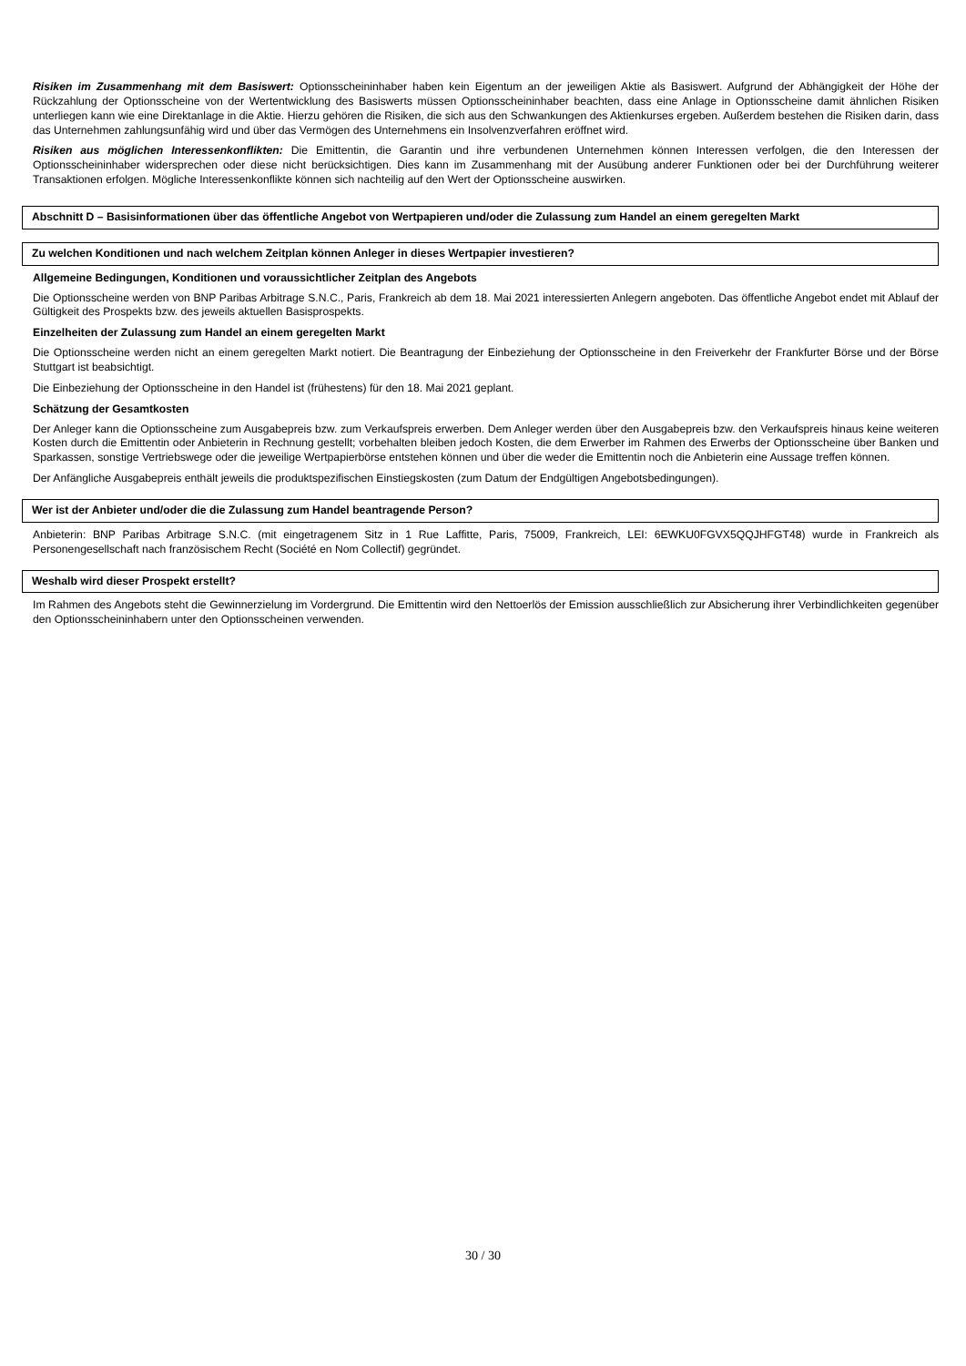Risiken im Zusammenhang mit dem Basiswert: Optionsscheininhaber haben kein Eigentum an der jeweiligen Aktie als Basiswert. Aufgrund der Abhängigkeit der Höhe der Rückzahlung der Optionsscheine von der Wertentwicklung des Basiswerts müssen Optionsscheininhaber beachten, dass eine Anlage in Optionsscheine damit ähnlichen Risiken unterliegen kann wie eine Direktanlage in die Aktie. Hierzu gehören die Risiken, die sich aus den Schwankungen des Aktienkurses ergeben. Außerdem bestehen die Risiken darin, dass das Unternehmen zahlungsunfähig wird und über das Vermögen des Unternehmens ein Insolvenzverfahren eröffnet wird.
Risiken aus möglichen Interessenkonflikten: Die Emittentin, die Garantin und ihre verbundenen Unternehmen können Interessen verfolgen, die den Interessen der Optionsscheininhaber widersprechen oder diese nicht berücksichtigen. Dies kann im Zusammenhang mit der Ausübung anderer Funktionen oder bei der Durchführung weiterer Transaktionen erfolgen. Mögliche Interessenkonflikte können sich nachteilig auf den Wert der Optionsscheine auswirken.
Abschnitt D – Basisinformationen über das öffentliche Angebot von Wertpapieren und/oder die Zulassung zum Handel an einem geregelten Markt
Zu welchen Konditionen und nach welchem Zeitplan können Anleger in dieses Wertpapier investieren?
Allgemeine Bedingungen, Konditionen und voraussichtlicher Zeitplan des Angebots
Die Optionsscheine werden von BNP Paribas Arbitrage S.N.C., Paris, Frankreich ab dem 18. Mai 2021 interessierten Anlegern angeboten. Das öffentliche Angebot endet mit Ablauf der Gültigkeit des Prospekts bzw. des jeweils aktuellen Basisprospekts.
Einzelheiten der Zulassung zum Handel an einem geregelten Markt
Die Optionsscheine werden nicht an einem geregelten Markt notiert. Die Beantragung der Einbeziehung der Optionsscheine in den Freiverkehr der Frankfurter Börse und der Börse Stuttgart ist beabsichtigt.
Die Einbeziehung der Optionsscheine in den Handel ist (frühestens) für den 18. Mai 2021 geplant.
Schätzung der Gesamtkosten
Der Anleger kann die Optionsscheine zum Ausgabepreis bzw. zum Verkaufspreis erwerben. Dem Anleger werden über den Ausgabepreis bzw. den Verkaufspreis hinaus keine weiteren Kosten durch die Emittentin oder Anbieterin in Rechnung gestellt; vorbehalten bleiben jedoch Kosten, die dem Erwerber im Rahmen des Erwerbs der Optionsscheine über Banken und Sparkassen, sonstige Vertriebswege oder die jeweilige Wertpapierbörse entstehen können und über die weder die Emittentin noch die Anbieterin eine Aussage treffen können.
Der Anfängliche Ausgabepreis enthält jeweils die produktspezifischen Einstiegskosten (zum Datum der Endgültigen Angebotsbedingungen).
Wer ist der Anbieter und/oder die die Zulassung zum Handel beantragende Person?
Anbieterin: BNP Paribas Arbitrage S.N.C. (mit eingetragenem Sitz in 1 Rue Laffitte, Paris, 75009, Frankreich, LEI: 6EWKU0FGVX5QQJHFGT48) wurde in Frankreich als Personengesellschaft nach französischem Recht (Société en Nom Collectif) gegründet.
Weshalb wird dieser Prospekt erstellt?
Im Rahmen des Angebots steht die Gewinnerzielung im Vordergrund. Die Emittentin wird den Nettoerlös der Emission ausschließlich zur Absicherung ihrer Verbindlichkeiten gegenüber den Optionsscheininhabern unter den Optionsscheinen verwenden.
30 / 30